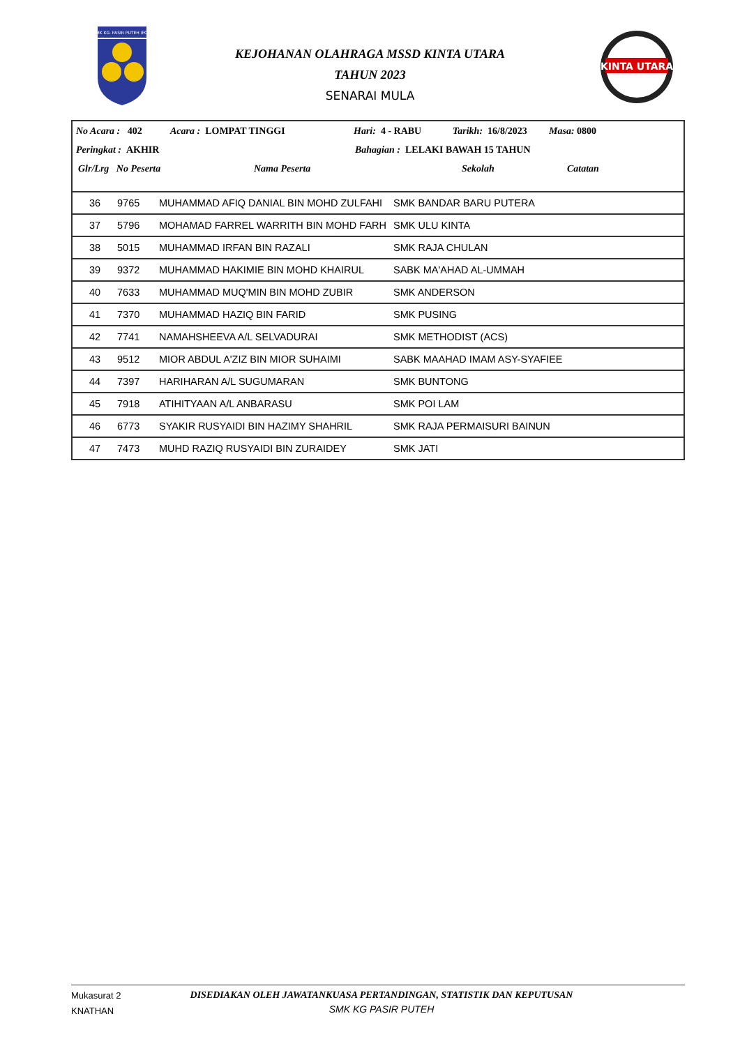SMK KG. PASIR PUTEH IPOH
KEJOHANAN OLAHRAGA MSSD KINTA UTARA
TAHUN 2023
SENARAI MULA
KINTA UTARA
No Acara : 402 Acara : LOMPAT TINGGI Hari: 4 - RABU Tarikh: 16/8/2023 Masa: 0800
Peringkat : AKHIR
Bahagian : LELAKI BAWAH 15 TAHUN
Glr/Lrg No Peserta Nama Peserta Sekolah Catatan
| 36 | 9765 | MUHAMMAD AFIQ DANIAL BIN MOHD ZULFAHI | SMK BANDAR BARU PUTERA |
| 37 | 5796 | MOHAMAD FARREL WARRITH BIN MOHD FARH | SMK ULU KINTA |
| 38 | 5015 | MUHAMMAD IRFAN BIN RAZALI | SMK RAJA CHULAN |
| 39 | 9372 | MUHAMMAD HAKIMIE BIN MOHD KHAIRUL | SABK MA'AHAD AL-UMMAH |
| 40 | 7633 | MUHAMMAD MUQ'MIN BIN MOHD ZUBIR | SMK ANDERSON |
| 41 | 7370 | MUHAMMAD HAZIQ BIN FARID | SMK PUSING |
| 42 | 7741 | NAMAHSHEEVA A/L SELVADURAI | SMK METHODIST (ACS) |
| 43 | 9512 | MIOR ABDUL A'ZIZ BIN MIOR SUHAIMI | SABK MAAHAD IMAM ASY-SYAFIEE |
| 44 | 7397 | HARIHARAN A/L SUGUMARAN | SMK BUNTONG |
| 45 | 7918 | ATIHITYAAN A/L ANBARASU | SMK POI LAM |
| 46 | 6773 | SYAKIR RUSYAIDI BIN HAZIMY SHAHRIL | SMK RAJA PERMAISURI BAINUN |
| 47 | 7473 | MUHD RAZIQ RUSYAIDI BIN ZURAIDEY | SMK JATI |
Mukasurat 2
KNATHAN
DISEDIAKAN OLEH JAWATANKUASA PERTANDINGAN, STATISTIK DAN KEPUTUSAN
SMK KG PASIR PUTEH